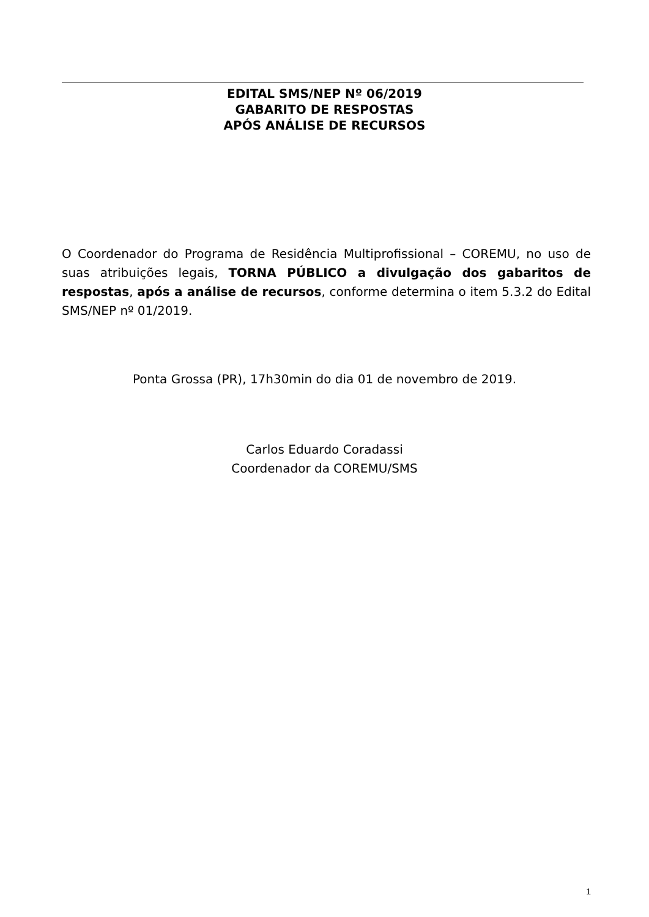EDITAL SMS/NEP Nº 06/2019
GABARITO DE RESPOSTAS
APÓS ANÁLISE DE RECURSOS
O Coordenador do Programa de Residência Multiprofissional – COREMU, no uso de suas atribuições legais, TORNA PÚBLICO a divulgação dos gabaritos de respostas, após a análise de recursos, conforme determina o item 5.3.2 do Edital SMS/NEP nº 01/2019.
Ponta Grossa (PR), 17h30min do dia 01 de novembro de 2019.
Carlos Eduardo Coradassi
Coordenador da COREMU/SMS
1